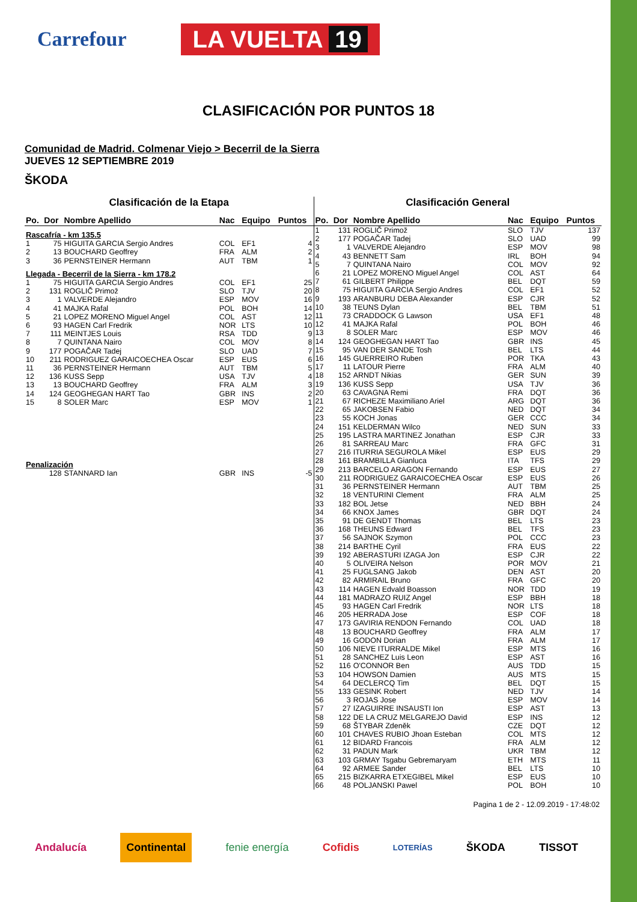Carrefour
LA VUELTA 19
CLASIFICACIÓN POR PUNTOS 18
Comunidad de Madrid. Colmenar Viejo > Becerril de la Sierra
JUEVES 12 SEPTIEMBRE 2019
ŠKODA
Clasificación de la Etapa
| Po. | Dor | Nombre Apellido | Nac | Equipo | Puntos |
| --- | --- | --- | --- | --- | --- |
| Rascafría - km 135.5 | | | | | |
| 1 | 75 | HIGUITA GARCIA Sergio Andres | COL | EF1 | 4 |
| 2 | 13 | BOUCHARD Geoffrey | FRA | ALM | 2 |
| 3 | 36 | PERNSTEINER Hermann | AUT | TBM | 1 |
| Llegada - Becerril de la Sierra - km 178.2 | | | | | |
| 1 | 75 | HIGUITA GARCIA Sergio Andres | COL | EF1 | 25 |
| 2 | 131 | ROGLIČ Primož | SLO | TJV | 20 |
| 3 | 1 | VALVERDE Alejandro | ESP | MOV | 16 |
| 4 | 41 | MAJKA Rafal | POL | BOH | 14 |
| 5 | 21 | LOPEZ MORENO Miguel Angel | COL | AST | 12 |
| 6 | 93 | HAGEN Carl Fredrik | NOR | LTS | 10 |
| 7 | 111 | MEINTJES Louis | RSA | TDD | 9 |
| 8 | 7 | QUINTANA Nairo | COL | MOV | 8 |
| 9 | 177 | POGAČAR Tadej | SLO | UAD | 7 |
| 10 | 211 | RODRIGUEZ GARAICOECHEA Oscar | ESP | EUS | 6 |
| 11 | 36 | PERNSTEINER Hermann | AUT | TBM | 5 |
| 12 | 136 | KUSS Sepp | USA | TJV | 4 |
| 13 | 13 | BOUCHARD Geoffrey | FRA | ALM | 3 |
| 14 | 124 | GEOGHEGAN HART Tao | GBR | INS | 2 |
| 15 | 8 | SOLER Marc | ESP | MOV | 1 |
| Penalización | | | | | |
| | 128 | STANNARD Ian | GBR | INS | -5 |
Clasificación General
| Po. | Dor | Nombre Apellido | Nac | Equipo | Puntos |
| --- | --- | --- | --- | --- | --- |
| 1 | 131 | ROGLIČ Primož | SLO | TJV | 137 |
| 2 | 177 | POGAČAR Tadej | SLO | UAD | 99 |
| 3 | 1 | VALVERDE Alejandro | ESP | MOV | 98 |
| 4 | 43 | BENNETT Sam | IRL | BOH | 94 |
| 5 | 7 | QUINTANA Nairo | COL | MOV | 92 |
| 6 | 21 | LOPEZ MORENO Miguel Angel | COL | AST | 64 |
| 7 | 61 | GILBERT Philippe | BEL | DQT | 59 |
| 8 | 75 | HIGUITA GARCIA Sergio Andres | COL | EF1 | 52 |
| 9 | 193 | ARANBURU DEBA Alexander | ESP | CJR | 52 |
| 10 | 38 | TEUNS Dylan | BEL | TBM | 51 |
| 11 | 73 | CRADDOCK G Lawson | USA | EF1 | 48 |
| 12 | 41 | MAJKA Rafal | POL | BOH | 46 |
| 13 | 8 | SOLER Marc | ESP | MOV | 46 |
| 14 | 124 | GEOGHEGAN HART Tao | GBR | INS | 45 |
| 15 | 95 | VAN DER SANDE Tosh | BEL | LTS | 44 |
| 16 | 145 | GUERREIRO Ruben | POR | TKA | 43 |
| 17 | 11 | LATOUR Pierre | FRA | ALM | 40 |
| 18 | 152 | ARNDT Nikias | GER | SUN | 39 |
| 19 | 136 | KUSS Sepp | USA | TJV | 36 |
| 20 | 63 | CAVAGNA Remi | FRA | DQT | 36 |
| 21 | 67 | RICHEZE Maximiliano Ariel | ARG | DQT | 36 |
| 22 | 65 | JAKOBSEN Fabio | NED | DQT | 34 |
| 23 | 55 | KOCH Jonas | GER | CCC | 34 |
| 24 | 151 | KELDERMAN Wilco | NED | SUN | 33 |
| 25 | 195 | LASTRA MARTINEZ Jonathan | ESP | CJR | 33 |
| 26 | 81 | SARREAU Marc | FRA | GFC | 31 |
| 27 | 216 | ITURRIA SEGUROLA Mikel | ESP | EUS | 29 |
| 28 | 161 | BRAMBILLA Gianluca | ITA | TFS | 29 |
| 29 | 213 | BARCELO ARAGON Fernando | ESP | EUS | 27 |
| 30 | 211 | RODRIGUEZ GARAICOECHEA Oscar | ESP | EUS | 26 |
| 31 | 36 | PERNSTEINER Hermann | AUT | TBM | 25 |
| 32 | 18 | VENTURINI Clement | FRA | ALM | 25 |
| 33 | 182 | BOL Jetse | NED | BBH | 24 |
| 34 | 66 | KNOX James | GBR | DQT | 24 |
| 35 | 91 | DE GENDT Thomas | BEL | LTS | 23 |
| 36 | 168 | THEUNS Edward | BEL | TFS | 23 |
| 37 | 56 | SAJNOK Szymon | POL | CCC | 23 |
| 38 | 214 | BARTHE Cyril | FRA | EUS | 22 |
| 39 | 192 | ABERASTURI IZAGA Jon | ESP | CJR | 22 |
| 40 | 5 | OLIVEIRA Nelson | POR | MOV | 21 |
| 41 | 25 | FUGLSANG Jakob | DEN | AST | 20 |
| 42 | 82 | ARMIRAIL Bruno | FRA | GFC | 20 |
| 43 | 114 | HAGEN Edvald Boasson | NOR | TDD | 19 |
| 44 | 181 | MADRAZO RUIZ Angel | ESP | BBH | 18 |
| 45 | 93 | HAGEN Carl Fredrik | NOR | LTS | 18 |
| 46 | 205 | HERRADA Jose | ESP | COF | 18 |
| 47 | 173 | GAVIRIA RENDON Fernando | COL | UAD | 18 |
| 48 | 13 | BOUCHARD Geoffrey | FRA | ALM | 17 |
| 49 | 16 | GODON Dorian | FRA | ALM | 17 |
| 50 | 106 | NIEVE ITURRALDE Mikel | ESP | MTS | 16 |
| 51 | 28 | SANCHEZ Luis Leon | ESP | AST | 16 |
| 52 | 116 | O'CONNOR Ben | AUS | TDD | 15 |
| 53 | 104 | HOWSON Damien | AUS | MTS | 15 |
| 54 | 64 | DECLERCQ Tim | BEL | DQT | 15 |
| 55 | 133 | GESINK Robert | NED | TJV | 14 |
| 56 | 3 | ROJAS Jose | ESP | MOV | 14 |
| 57 | 27 | IZAGUIRRE INSAUSTI Ion | ESP | AST | 13 |
| 58 | 122 | DE LA CRUZ MELGAREJO David | ESP | INS | 12 |
| 59 | 68 | ŠTYBAR Zdeněk | CZE | DQT | 12 |
| 60 | 101 | CHAVES RUBIO Jhoan Esteban | COL | MTS | 12 |
| 61 | 12 | BIDARD Francois | FRA | ALM | 12 |
| 62 | 31 | PADUN Mark | UKR | TBM | 12 |
| 63 | 103 | GRMAY Tsgabu Gebremaryam | ETH | MTS | 11 |
| 64 | 92 | ARMEE Sander | BEL | LTS | 10 |
| 65 | 215 | BIZKARRA ETXEGIBEL Mikel | ESP | EUS | 10 |
| 66 | 48 | POLJANSKI Pawel | POL | BOH | 10 |
Pagina 1 de 2 - 12.09.2019 - 17:48:02
Andalucía Continental fenie energía Cofidis LOTERÍAS ŠKODA TISSOT